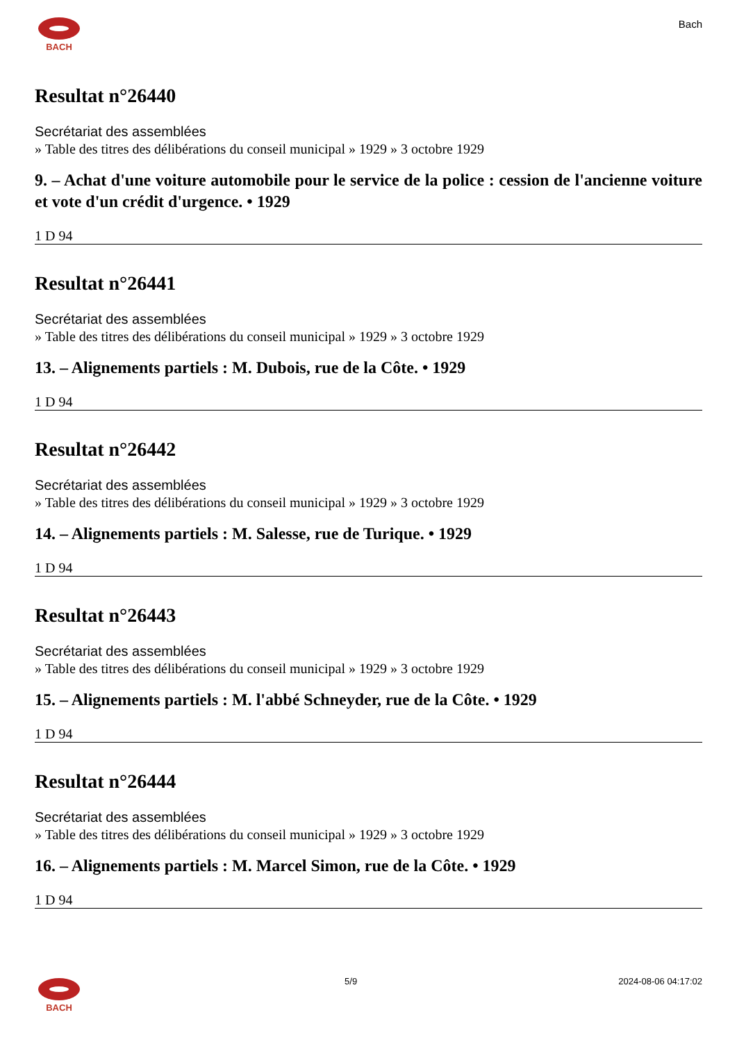BACH
Bach
Resultat n°26440
Secrétariat des assemblées
» Table des titres des délibérations du conseil municipal » 1929 » 3 octobre 1929
9. – Achat d'une voiture automobile pour le service de la police : cession de l'ancienne voiture et vote d'un crédit d'urgence. • 1929
1 D 94
Resultat n°26441
Secrétariat des assemblées
» Table des titres des délibérations du conseil municipal » 1929 » 3 octobre 1929
13. – Alignements partiels : M. Dubois, rue de la Côte. • 1929
1 D 94
Resultat n°26442
Secrétariat des assemblées
» Table des titres des délibérations du conseil municipal » 1929 » 3 octobre 1929
14. – Alignements partiels : M. Salesse, rue de Turique. • 1929
1 D 94
Resultat n°26443
Secrétariat des assemblées
» Table des titres des délibérations du conseil municipal » 1929 » 3 octobre 1929
15. – Alignements partiels : M. l'abbé Schneyder, rue de la Côte. • 1929
1 D 94
Resultat n°26444
Secrétariat des assemblées
» Table des titres des délibérations du conseil municipal » 1929 » 3 octobre 1929
16. – Alignements partiels : M. Marcel Simon, rue de la Côte. • 1929
1 D 94
BACH 5/9 2024-08-06 04:17:02